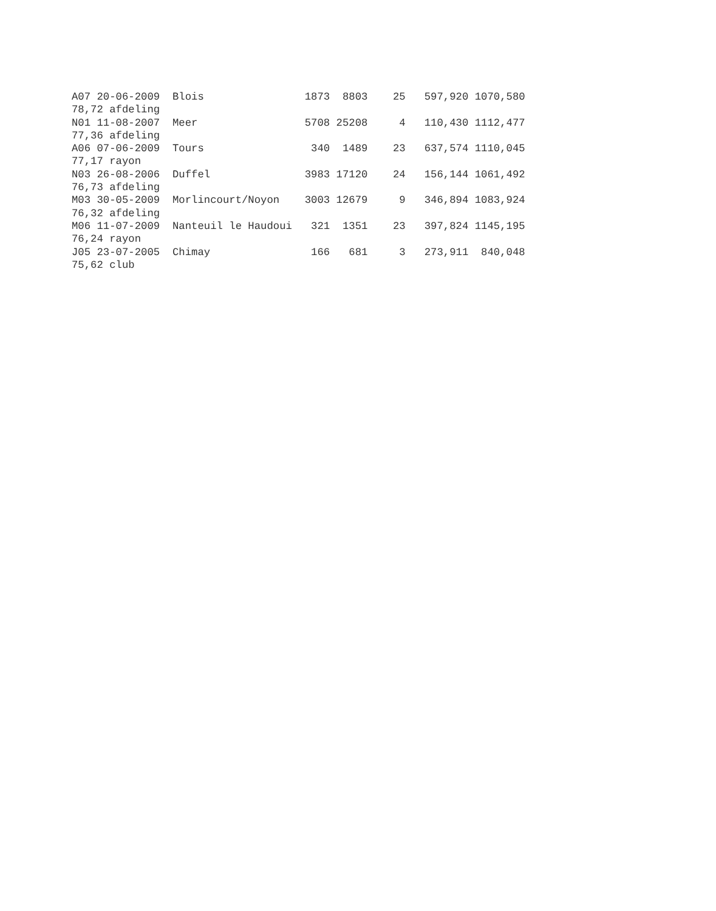A07 20-06-2009  Blois                1873  8803    25   597,920 1070,580
78,72 afdeling
N01 11-08-2007  Meer                 5708 25208     4   110,430 1112,477
77,36 afdeling
A06 07-06-2009  Tours                 340  1489    23   637,574 1110,045
77,17 rayon
N03 26-08-2006  Duffel               3983 17120    24   156,144 1061,492
76,73 afdeling
M03 30-05-2009  Morlincourt/Noyon    3003 12679     9   346,894 1083,924
76,32 afdeling
M06 11-07-2009  Nanteuil le Haudoui   321  1351    23   397,824 1145,195
76,24 rayon
J05 23-07-2005  Chimay                166   681     3   273,911  840,048
75,62 club